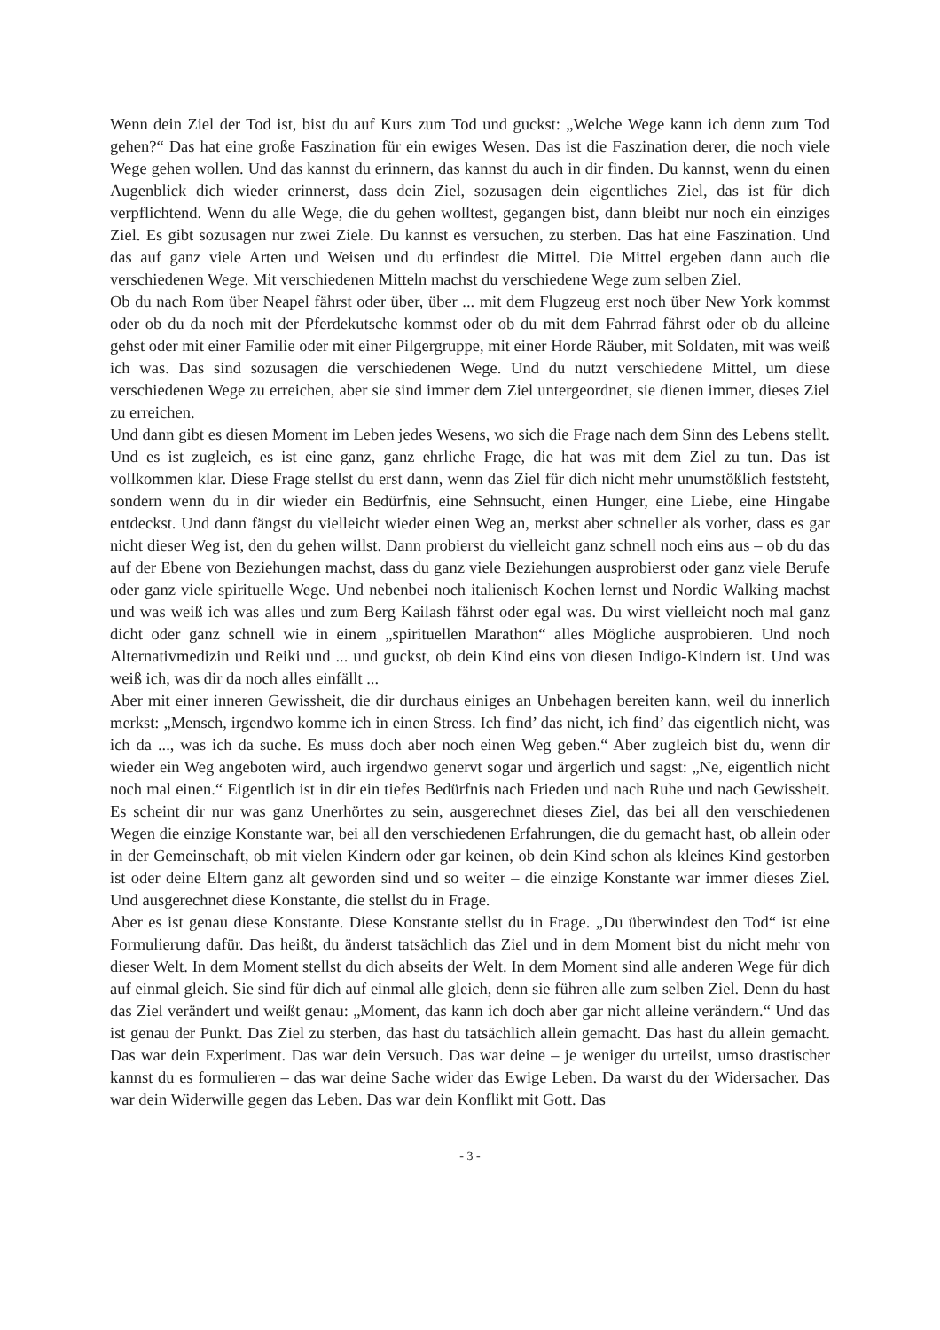Wenn dein Ziel der Tod ist, bist du auf Kurs zum Tod und guckst: „Welche Wege kann ich denn zum Tod gehen?“ Das hat eine große Faszination für ein ewiges Wesen. Das ist die Faszination derer, die noch viele Wege gehen wollen. Und das kannst du erinnern, das kannst du auch in dir finden. Du kannst, wenn du einen Augenblick dich wieder erinnerst, dass dein Ziel, sozusagen dein eigentliches Ziel, das ist für dich verpflichtend. Wenn du alle Wege, die du gehen wolltest, gegangen bist, dann bleibt nur noch ein einziges Ziel. Es gibt sozusagen nur zwei Ziele. Du kannst es versuchen, zu sterben. Das hat eine Faszination. Und das auf ganz viele Arten und Weisen und du erfindest die Mittel. Die Mittel ergeben dann auch die verschiedenen Wege. Mit verschiedenen Mitteln machst du verschiedene Wege zum selben Ziel.
Ob du nach Rom über Neapel fährst oder über, über ... mit dem Flugzeug erst noch über New York kommst oder ob du da noch mit der Pferdekutsche kommst oder ob du mit dem Fahrrad fährst oder ob du alleine gehst oder mit einer Familie oder mit einer Pilgergruppe, mit einer Horde Räuber, mit Soldaten, mit was weiß ich was. Das sind sozusagen die verschiedenen Wege. Und du nutzt verschiedene Mittel, um diese verschiedenen Wege zu erreichen, aber sie sind immer dem Ziel untergeordnet, sie dienen immer, dieses Ziel zu erreichen.
Und dann gibt es diesen Moment im Leben jedes Wesens, wo sich die Frage nach dem Sinn des Lebens stellt. Und es ist zugleich, es ist eine ganz, ganz ehrliche Frage, die hat was mit dem Ziel zu tun. Das ist vollkommen klar. Diese Frage stellst du erst dann, wenn das Ziel für dich nicht mehr unumstößlich feststeht, sondern wenn du in dir wieder ein Bedürfnis, eine Sehnsucht, einen Hunger, eine Liebe, eine Hingabe entdeckst. Und dann fängst du vielleicht wieder einen Weg an, merkst aber schneller als vorher, dass es gar nicht dieser Weg ist, den du gehen willst. Dann probierst du vielleicht ganz schnell noch eins aus – ob du das auf der Ebene von Beziehungen machst, dass du ganz viele Beziehungen ausprobierst oder ganz viele Berufe oder ganz viele spirituelle Wege. Und nebenbei noch italienisch Kochen lernst und Nordic Walking machst und was weiß ich was alles und zum Berg Kailash fährst oder egal was. Du wirst vielleicht noch mal ganz dicht oder ganz schnell wie in einem „spirituellen Marathon“ alles Mögliche ausprobieren. Und noch Alternativmedizin und Reiki und ... und guckst, ob dein Kind eins von diesen Indigo-Kindern ist. Und was weiß ich, was dir da noch alles einfällt ...
Aber mit einer inneren Gewissheit, die dir durchaus einiges an Unbehagen bereiten kann, weil du innerlich merkst: „Mensch, irgendwo komme ich in einen Stress. Ich find’ das nicht, ich find’ das eigentlich nicht, was ich da ..., was ich da suche. Es muss doch aber noch einen Weg geben.“ Aber zugleich bist du, wenn dir wieder ein Weg angeboten wird, auch irgendwo genervt sogar und ärgerlich und sagst: „Ne, eigentlich nicht noch mal einen.“ Eigentlich ist in dir ein tiefes Bedürfnis nach Frieden und nach Ruhe und nach Gewissheit. Es scheint dir nur was ganz Unerhörtes zu sein, ausgerechnet dieses Ziel, das bei all den verschiedenen Wegen die einzige Konstante war, bei all den verschiedenen Erfahrungen, die du gemacht hast, ob allein oder in der Gemeinschaft, ob mit vielen Kindern oder gar keinen, ob dein Kind schon als kleines Kind gestorben ist oder deine Eltern ganz alt geworden sind und so weiter – die einzige Konstante war immer dieses Ziel. Und ausgerechnet diese Konstante, die stellst du in Frage.
Aber es ist genau diese Konstante. Diese Konstante stellst du in Frage. „Du überwindest den Tod“ ist eine Formulierung dafür. Das heißt, du änderst tatsächlich das Ziel und in dem Moment bist du nicht mehr von dieser Welt. In dem Moment stellst du dich abseits der Welt. In dem Moment sind alle anderen Wege für dich auf einmal gleich. Sie sind für dich auf einmal alle gleich, denn sie führen alle zum selben Ziel. Denn du hast das Ziel verändert und weißt genau: „Moment, das kann ich doch aber gar nicht alleine verändern.“ Und das ist genau der Punkt. Das Ziel zu sterben, das hast du tatsächlich allein gemacht. Das hast du allein gemacht. Das war dein Experiment. Das war dein Versuch. Das war deine – je weniger du urteilst, umso drastischer kannst du es formulieren – das war deine Sache wider das Ewige Leben. Da warst du der Widersacher. Das war dein Widerwille gegen das Leben. Das war dein Konflikt mit Gott. Das
- 3 -